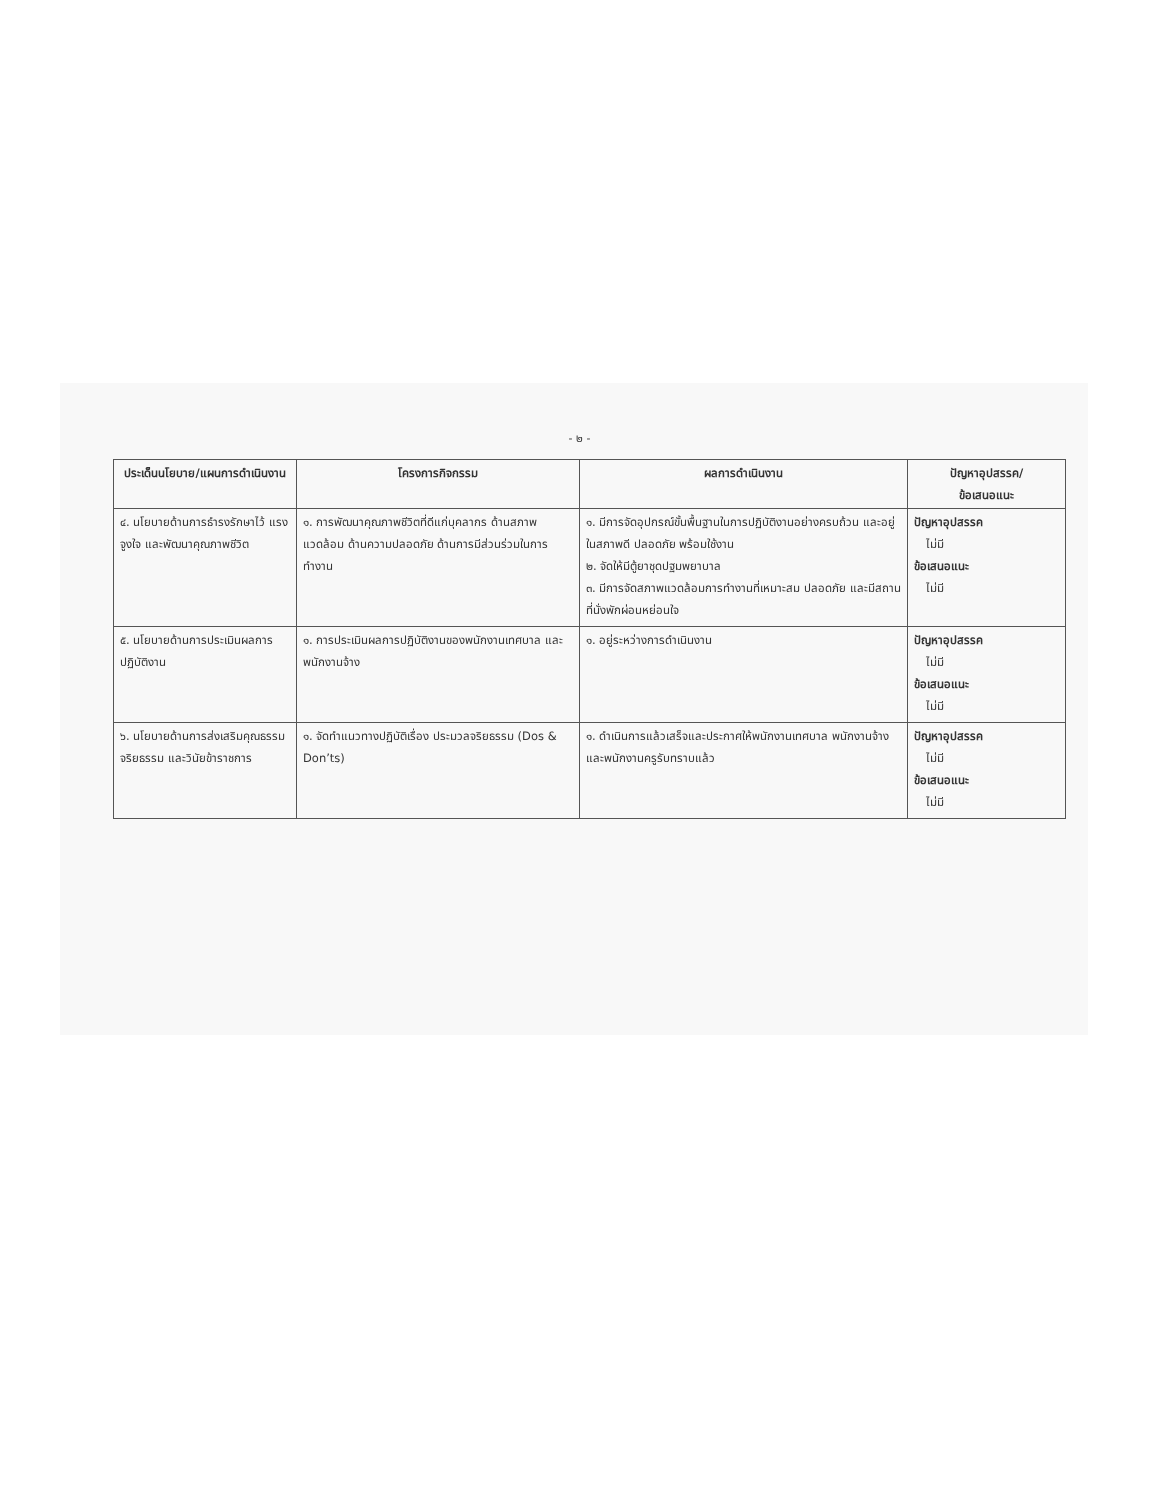- ๒ -
| ประเด็นนโยบาย/แผนการดำเนินงาน | โครงการกิจกรรม | ผลการดำเนินงาน | ปัญหาอุปสรรค/ ข้อเสนอแนะ |
| --- | --- | --- | --- |
| ๔. นโยบายด้านการธำรงรักษาไว้ แรงจูงใจ และพัฒนาคุณภาพชีวิต | ๑. การพัฒนาคุณภาพชีวิตที่ดีแก่บุคลากร ด้านสภาพแวดล้อม ด้านความปลอดภัย ด้านการมีส่วนร่วมในการทำงาน | ๑. มีการจัดอุปกรณ์ขั้นพื้นฐานในการปฏิบัติงานอย่างครบถ้วน และอยู่ในสภาพดี ปลอดภัย พร้อมใช้งาน ๒. จัดให้มีตู้ยาชุดปฐมพยาบาล ๓. มีการจัดสภาพแวดล้อมการทำงานที่เหมาะสม ปลอดภัย และมีสถานที่นั่งพักผ่อนหย่อนใจ | ปัญหาอุปสรรค ไม่มี ข้อเสนอแนะ ไม่มี |
| ๕. นโยบายด้านการประเมินผลการปฏิบัติงาน | ๑. การประเมินผลการปฏิบัติงานของพนักงานเทศบาล และพนักงานจ้าง | ๑. อยู่ระหว่างการดำเนินงาน | ปัญหาอุปสรรค ไม่มี ข้อเสนอแนะ ไม่มี |
| ๖. นโยบายด้านการส่งเสริมคุณธรรม จริยธรรม และวินัยข้าราชการ | ๑. จัดทำแนวทางปฏิบัติเรื่อง ประมวลจริยธรรม (Dos & Don’ts) | ๑. ดำเนินการแล้วเสร็จและประกาศให้พนักงานเทศบาล พนักงานจ้าง และพนักงานครูรับทราบแล้ว | ปัญหาอุปสรรค ไม่มี ข้อเสนอแนะ ไม่มี |